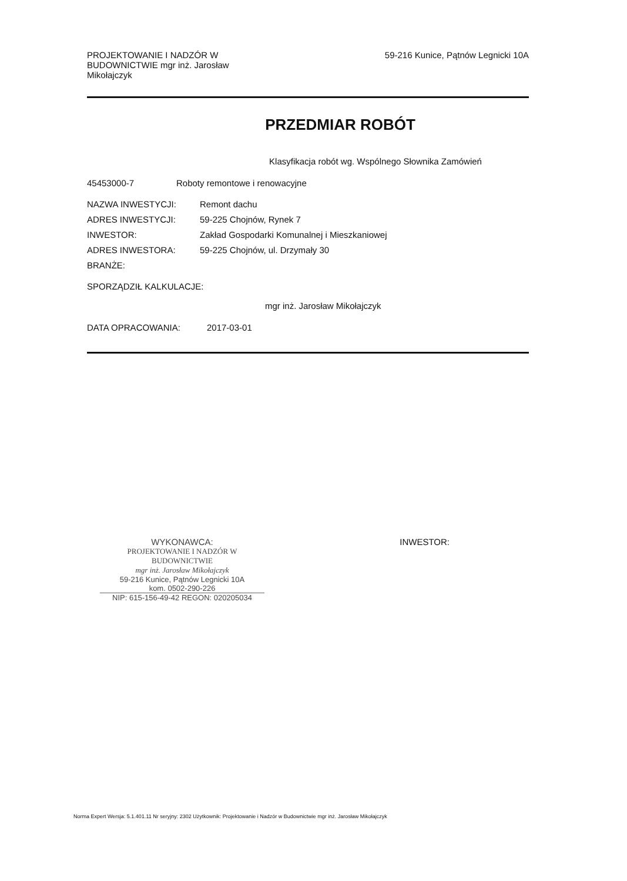PROJEKTOWANIE I NADZÓR W BUDOWNICTWIE mgr inż. Jarosław Mikołajczyk
59-216 Kunice, Pątnów Legnicki 10A
PRZEDMIAR ROBÓT
Klasyfikacja robót wg. Wspólnego Słownika Zamówień
45453000-7 Roboty remontowe i renowacyjne
NAZWA INWESTYCJI: Remont dachu
ADRES INWESTYCJI: 59-225 Chojnów, Rynek 7
INWESTOR: Zakład Gospodarki Komunalnej i Mieszkaniowej
ADRES INWESTORA: 59-225 Chojnów, ul. Drzymały 30
BRANŻE:
SPORZĄDZIŁ KALKULACJE:
mgr inż. Jarosław Mikołajczyk
DATA OPRACOWANIA: 2017-03-01
WYKONAWCA:
PROJEKTOWANIE I NADZÓR W BUDOWNICTWIE
mgr inż. Jarosław Mikołajczyk
59-216 Kunice, Pątnów Legnicki 10A
kom. 0502-290-226
NIP: 615-156-49-42 REGON: 020205034
INWESTOR:
Norma Expert Wersja: 5.1.401.11 Nr seryjny: 2302 Użytkownik: Projektowanie i Nadzór w Budownictwie mgr inż. Jarosław Mikołajczyk